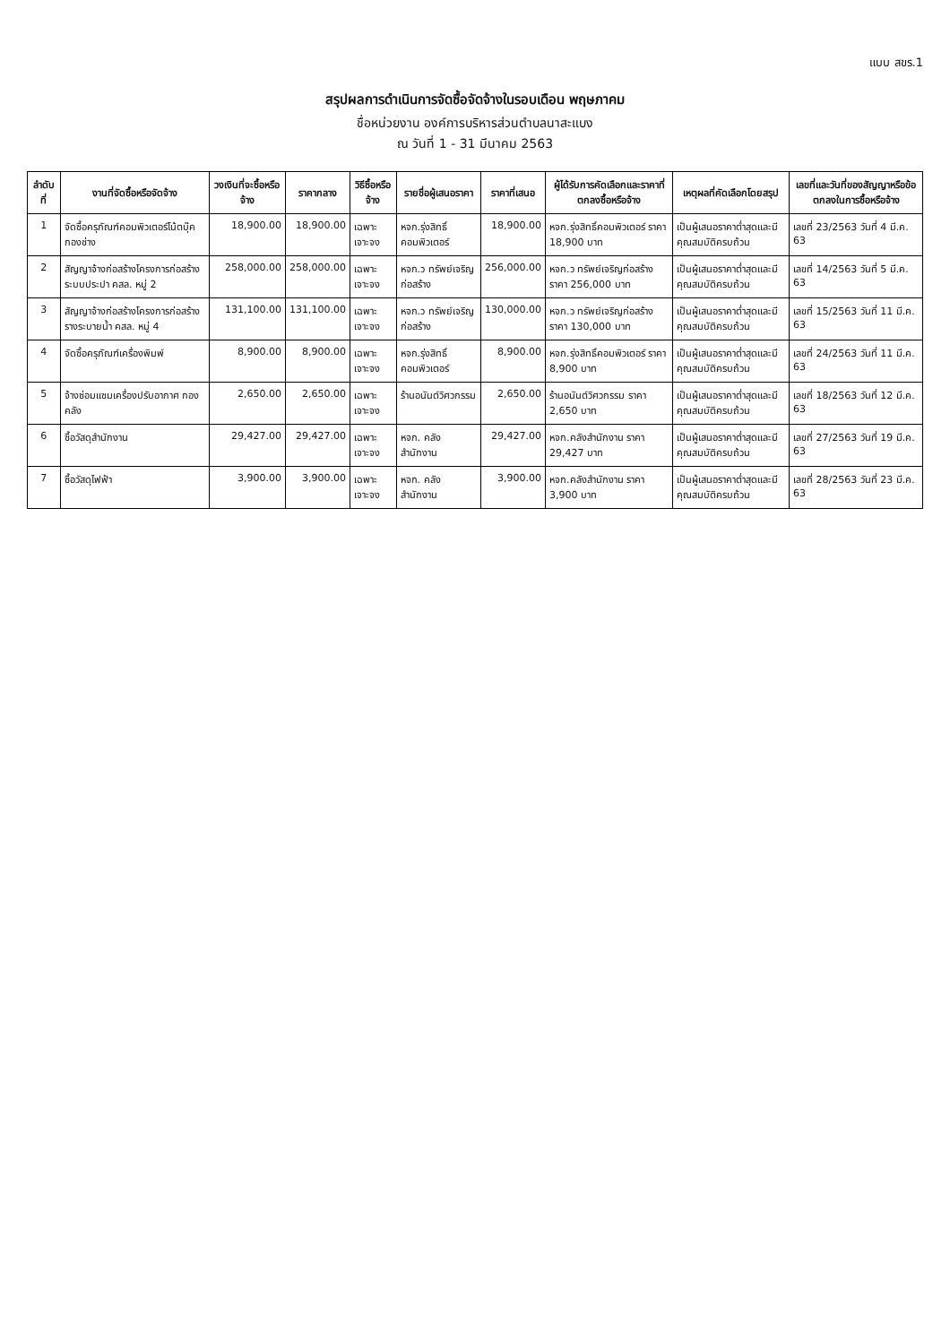แบบ สขร.1
สรุปผลการดำเนินการจัดซื้อจัดจ้างในรอบเดือน พฤษภาคม
ชื่อหน่วยงาน องค์การบริหารส่วนตำบลนาสะแบง
ณ วันที่ 1 - 31 มีนาคม 2563
| ลำดับที่ | งานที่จัดซื้อหรือจัดจ้าง | วงเงินที่จะซื้อหรือจ้าง | ราคากลาง | วิธีซื้อหรือจ้าง | รายชื่อผู้เสนอราคา | ราคาที่เสนอ | ผู้ได้รับการคัดเลือกและราคาที่ตกลงซื้อหรือจ้าง | เหตุผลที่คัดเลือกโดยสรุป | เลขที่และวันที่ของสัญญาหรือข้อตกลงในการซื้อหรือจ้าง |
| --- | --- | --- | --- | --- | --- | --- | --- | --- | --- |
| 1 | จัดซื้อครุภัณฑ์คอมพิวเตอร์โน้ตบุ๊ค กองช่าง | 18,900.00 | 18,900.00 | เฉพาะเจาะจง | หจก.รุ่งสิทธิ์คอมพิวเตอร์ | 18,900.00 | หจก.รุ่งสิทธิ์คอมพิวเตอร์ ราคา 18,900 บาท | เป็นผู้เสนอราคาต่ำสุดและมีคุณสมบัติครบถ้วน | เลขที่ 23/2563 วันที่ 4 มี.ค. 63 |
| 2 | สัญญาจ้างก่อสร้างโครงการก่อสร้างระบบประปา คสล. หมู่ 2 | 258,000.00 | 258,000.00 | เฉพาะเจาะจง | หจก.ว ทรัพย์เจริญก่อสร้าง | 256,000.00 | หจก.ว ทรัพย์เจริญก่อสร้าง ราคา 256,000 บาท | เป็นผู้เสนอราคาต่ำสุดและมีคุณสมบัติครบถ้วน | เลขที่ 14/2563 วันที่ 5 มี.ค. 63 |
| 3 | สัญญาจ้างก่อสร้างโครงการก่อสร้างรางระบายน้ำ คสล. หมู่ 4 | 131,100.00 | 131,100.00 | เฉพาะเจาะจง | หจก.ว ทรัพย์เจริญก่อสร้าง | 130,000.00 | หจก.ว ทรัพย์เจริญก่อสร้าง ราคา 130,000 บาท | เป็นผู้เสนอราคาต่ำสุดและมีคุณสมบัติครบถ้วน | เลขที่ 15/2563 วันที่ 11 มี.ค. 63 |
| 4 | จัดซื้อครุภัณฑ์เครื่องพิมพ์ | 8,900.00 | 8,900.00 | เฉพาะเจาะจง | หจก.รุ่งสิทธิ์คอมพิวเตอร์ | 8,900.00 | หจก.รุ่งสิทธิ์คอมพิวเตอร์ ราคา 8,900 บาท | เป็นผู้เสนอราคาต่ำสุดและมีคุณสมบัติครบถ้วน | เลขที่ 24/2563 วันที่ 11 มี.ค. 63 |
| 5 | จ้างซ่อมแซมเครื่องปรับอากาศ กองคลัง | 2,650.00 | 2,650.00 | เฉพาะเจาะจง | ร้านอนันต์วิศวกรรม | 2,650.00 | ร้านอนันต์วิศวกรรม ราคา 2,650 บาท | เป็นผู้เสนอราคาต่ำสุดและมีคุณสมบัติครบถ้วน | เลขที่ 18/2563 วันที่ 12 มี.ค. 63 |
| 6 | ซื้อวัสดุสำนักงาน | 29,427.00 | 29,427.00 | เฉพาะเจาะจง | หจก. คลังสำนักงาน | 29,427.00 | หจก.คลังสำนักงาน ราคา 29,427 บาท | เป็นผู้เสนอราคาต่ำสุดและมีคุณสมบัติครบถ้วน | เลขที่ 27/2563 วันที่ 19 มี.ค. 63 |
| 7 | ซื้อวัสดุไฟฟ้า | 3,900.00 | 3,900.00 | เฉพาะเจาะจง | หจก. คลังสำนักงาน | 3,900.00 | หจก.คลังสำนักงาน ราคา 3,900 บาท | เป็นผู้เสนอราคาต่ำสุดและมีคุณสมบัติครบถ้วน | เลขที่ 28/2563 วันที่ 23 มี.ค. 63 |